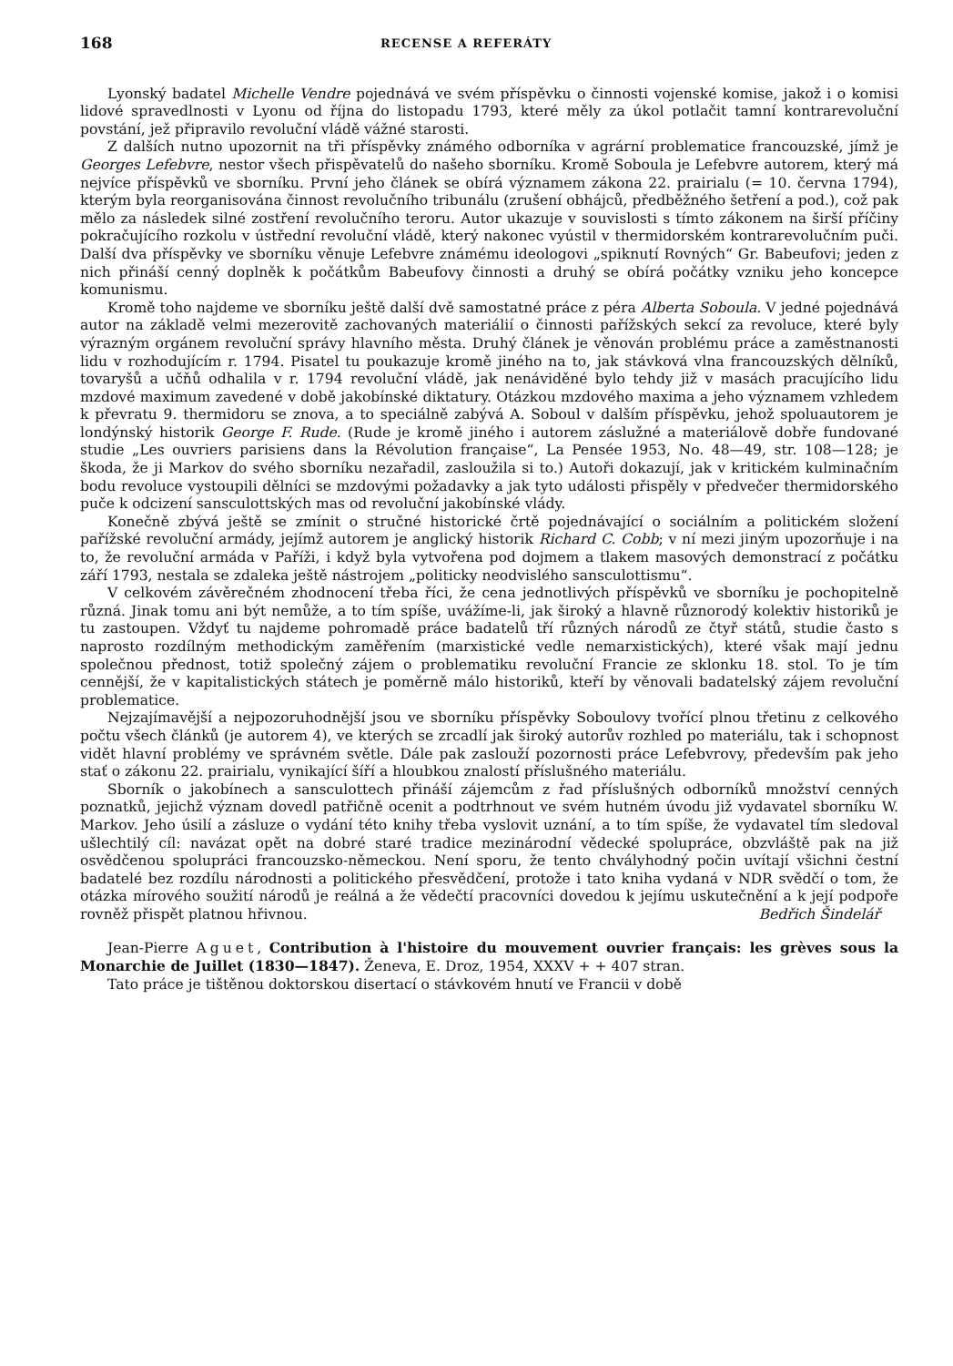168 RECENSE A REFERÁTY
Lyonský badatel Michelle Vendre pojednává ve svém příspěvku o činnosti vojenské komise, jakož i o komisi lidové spravedlnosti v Lyonu od října do listopadu 1793, které měly za úkol potlačit tamní kontrarevoluční povstání, jež připravilo revoluční vládě vážné starosti.
Z dalších nutno upozornit na tři příspěvky známého odborníka v agrární problematice francouzské, jímž je Georges Lefebvre, nestor všech přispěvatelů do našeho sborníku. Kromě Soboula je Lefebvre autorem, který má nejvíce příspěvků ve sborníku. První jeho článek se obírá významem zákona 22. prairialu (= 10. června 1794), kterým byla reorganisována činnost revolučního tribunálu (zrušení obhájců, předběžného šetření a pod.), což pak mělo za následek silné zostření revolučního teroru. Autor ukazuje v souvislosti s tímto zákonem na širší příčiny pokračujícího rozkolu v ústřední revoluční vládě, který nakonec vyústil v thermidorském kontrarevolučním puči. Další dva příspěvky ve sborníku věnuje Lefebvre známému ideologovi „spiknutí Rovných“ Gr. Babeufovi; jeden z nich přináší cenný doplněk k počátkům Babeufovy činnosti a druhý se obírá počátky vzniku jeho koncepce komunismu.
Kromě toho najdeme ve sborníku ještě další dvě samostatné práce z péra Alberta Soboula. V jedné pojednává autor na základě velmi mezerovitě zachovaných materiálií o činnosti pařížských sekcí za revoluce, které byly výrazným orgánem revoluční správy hlavního města. Druhý článek je věnován problému práce a zaměstnanosti lidu v rozhodujícím r. 1794. Pisatel tu poukazuje kromě jiného na to, jak stávková vlna francouzských dělníků, tovaryšů a učňů odhalila v r. 1794 revoluční vládě, jak nenáviděné bylo tehdy již v masách pracujícího lidu mzdové maximum zavedené v době jakobínské diktatury. Otázkou mzdového maxima a jeho významem vzhledem k převratu 9. thermidoru se znova, a to speciálně zabývá A. Soboul v dalším příspěvku, jehož spoluautorem je londýnský historik George F. Rude. (Rude je kromě jiného i autorem záslužné a materiálově dobře fundované studie „Les ouvriers parisiens dans la Révolution française“, La Pensée 1953, No. 48—49, str. 108—128; je škoda, že ji Markov do svého sborníku nezařadil, zasloužila si to.) Autoři dokazují, jak v kritickém kulminačním bodu revoluce vystoupili dělníci se mzdovými požadavky a jak tyto události přispěly v předvečer thermidorského puče k odcizení sansculottských mas od revoluční jakobínské vlády.
Konečně zbývá ještě se zmínit o stručné historické črtě pojednávající o sociálním a politickém složení pařížské revoluční armády, jejímž autorem je anglický historik Richard C. Cobb; v ní mezi jiným upozorňuje i na to, že revoluční armáda v Paříži, i když byla vytvořena pod dojmem a tlakem masových demonstrací z počátku září 1793, nestala se zdaleka ještě nástrojem „politicky neodvislého sansculottismu“.
V celkovém závěrečném zhodnocení třeba říci, že cena jednotlivých příspěvků ve sborníku je pochopitelně různá. Jinak tomu ani být nemůže, a to tím spíše, uvážíme-li, jak široký a hlavně různorodý kolektiv historiků je tu zastoupen. Vždyť tu najdeme pohromadě práce badatelů tří různých národů ze čtyř států, studie často s naprosto rozdílným methodickým zaměřením (marxistické vedle nemarxistických), které však mají jednu společnou přednost, totiž společný zájem o problematiku revoluční Francie ze sklonku 18. stol. To je tím cennější, že v kapitalistických státech je poměrně málo historiků, kteří by věnovali badatelský zájem revoluční problematice.
Nejzajímavější a nejpozoruhodnější jsou ve sborníku příspěvky Soboulovy tvořící plnou třetinu z celkového počtu všech článků (je autorem 4), ve kterých se zrcadlí jak široký autorův rozhled po materiálu, tak i schopnost vidět hlavní problémy ve správném světle. Dále pak zaslouží pozornosti práce Lefebvrovy, především pak jeho stať o zákonu 22. prairialu, vynikající šíří a hloubkou znalostí příslušného materiálu.
Sborník o jakobínech a sansculottech přináší zájemcům z řad příslušných odborníků množství cenných poznatků, jejichž význam dovedl patřičně ocenit a podtrhnout ve svém hutném úvodu již vydavatel sborníku W. Markov. Jeho úsilí a zásluze o vydání této knihy třeba vyslovit uznání, a to tím spíše, že vydavatel tím sledoval ušlechtilý cíl: navázat opět na dobré staré tradice mezinárodní vědecké spolupráce, obzvláště pak na již osvědčenou spolupráci francouzsko-německou. Není sporu, že tento chvályhodný počin uvítají všichni čestní badatelé bez rozdílu národnosti a politického přesvědčení, protože i tato kniha vydaná v NDR svědčí o tom, že otázka mírového soužití národů je reálná a že vědečtí pracovníci dovedou k jejímu uskutečnění a k její podpoře rovněž přispět platnou hřivnou.
Bedřich Šindelář
Jean-Pierre Aguet, Contribution à l'histoire du mouvement ouvrier français: les grèves sous la Monarchie de Juillet (1830—1847). Ženeva, E. Droz, 1954, XXXV + + 407 stran.
Tato práce je tištěnou doktorskou disertací o stávkovém hnutí ve Francii v době